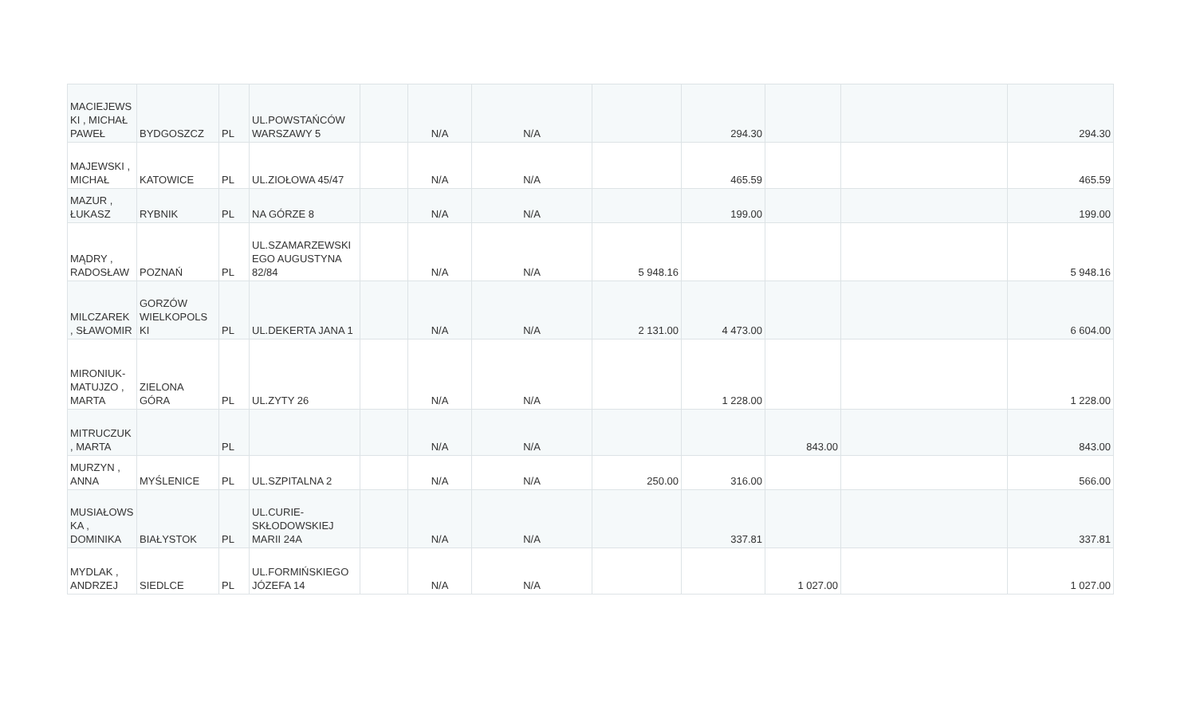| MACIEJEWS KI , MICHAŁ PAWEŁ | BYDGOSZCZ | PL | UL.POWSTAŃCÓW WARSZAWY 5 | | N/A | N/A | | 294.30 | | | 294.30 |
| MAJEWSKI , MICHAŁ | KATOWICE | PL | UL.ZIOŁOWA 45/47 | | N/A | N/A | | 465.59 | | | 465.59 |
| MAZUR , ŁUKASZ | RYBNIK | PL | NA GÓRZE 8 | | N/A | N/A | | 199.00 | | | 199.00 |
| MĄDRY , RADOSŁAW | POZNAŃ | PL | UL.SZAMARZEWSKI EGO AUGUSTYNA 82/84 | | N/A | N/A | 5 948.16 | | | | 5 948.16 |
| MILCZAREK , SŁAWOMIR | GORZÓW WIELKOPOLS KI | PL | UL.DEKERTA JANA 1 | | N/A | N/A | 2 131.00 | 4 473.00 | | | 6 604.00 |
| MIRONIUK-MATUJZO , MARTA | ZIELONA GÓRA | PL | UL.ZYTY 26 | | N/A | N/A | | 1 228.00 | | | 1 228.00 |
| MITRUCZUK , MARTA | | PL | | | N/A | N/A | | | 843.00 | | 843.00 |
| MURZYN , ANNA | MYŚLENICE | PL | UL.SZPITALNA 2 | | N/A | N/A | 250.00 | 316.00 | | | 566.00 |
| MUSIAŁOWS KA , DOMINIKA | BIAŁYSTOK | PL | UL.CURIE-SKŁODOWSKIEJ MARII 24A | | N/A | N/A | | 337.81 | | | 337.81 |
| MYDLAK , ANDRZEJ | SIEDLCE | PL | UL.FORMIŃSKIEGO JÓZEFA 14 | | N/A | N/A | | | 1 027.00 | | 1 027.00 |